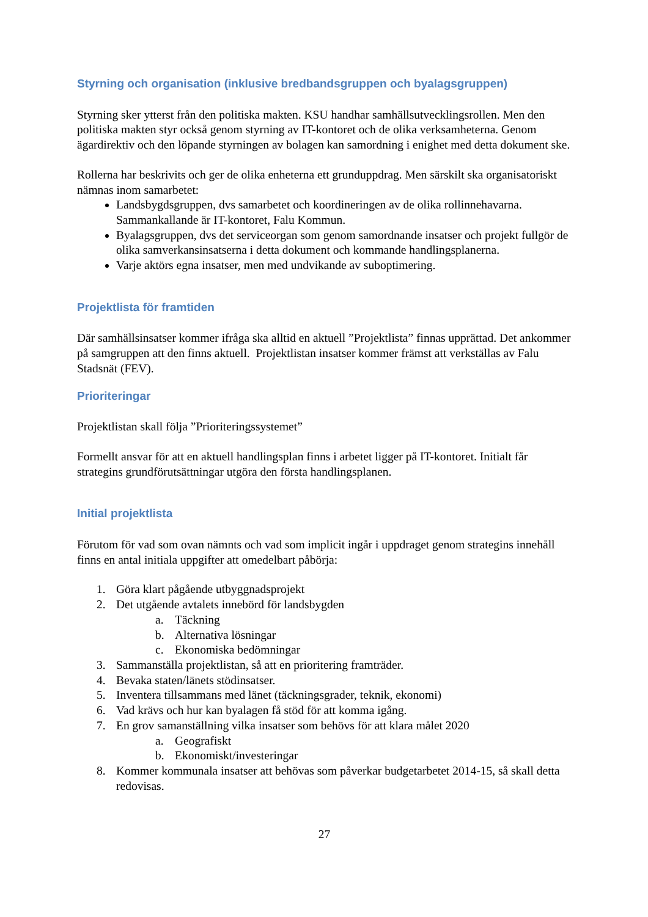Styrning och organisation (inklusive bredbandsgruppen och byalagsgruppen)
Styrning sker ytterst från den politiska makten. KSU handhar samhällsutvecklingsrollen. Men den politiska makten styr också genom styrning av IT-kontoret och de olika verksamheterna. Genom ägardirektiv och den löpande styrningen av bolagen kan samordning i enighet med detta dokument ske.
Rollerna har beskrivits och ger de olika enheterna ett grunduppdrag. Men särskilt ska organisatoriskt nämnas inom samarbetet:
Landsbygdsgruppen, dvs samarbetet och koordineringen av de olika rollinnehavarna. Sammankallande är IT-kontoret, Falu Kommun.
Byalagsgruppen, dvs det serviceorgan som genom samordnande insatser och projekt fullgör de olika samverkansinsatserna i detta dokument och kommande handlingsplanerna.
Varje aktörs egna insatser, men med undvikande av suboptimering.
Projektlista för framtiden
Där samhällsinsatser kommer ifråga ska alltid en aktuell ”Projektlista” finnas upprättad. Det ankommer på samgruppen att den finns aktuell. Projektlistan insatser kommer främst att verkställas av Falu Stadsnät (FEV).
Prioriteringar
Projektlistan skall följa ”Prioriteringssystemet”
Formellt ansvar för att en aktuell handlingsplan finns i arbetet ligger på IT-kontoret. Initialt får strategins grundförutsättningar utgöra den första handlingsplanen.
Initial projektlista
Förutom för vad som ovan nämnts och vad som implicit ingår i uppdraget genom strategins innehåll finns en antal initiala uppgifter att omedelbart påbörja:
1. Göra klart pågående utbyggnadsprojekt
2. Det utgående avtalets innebörd för landsbygden
a. Täckning
b. Alternativa lösningar
c. Ekonomiska bedömningar
3. Sammanställa projektlistan, så att en prioritering framträder.
4. Bevaka staten/länets stödinsatser.
5. Inventera tillsammans med länet (täckningsgrader, teknik, ekonomi)
6. Vad krävs och hur kan byalagen få stöd för att komma igång.
7. En grov samanställning vilka insatser som behövs för att klara målet 2020
a. Geografiskt
b. Ekonomiskt/investeringar
8. Kommer kommunala insatser att behövas som påverkar budgetarbetet 2014-15, så skall detta redovisas.
27